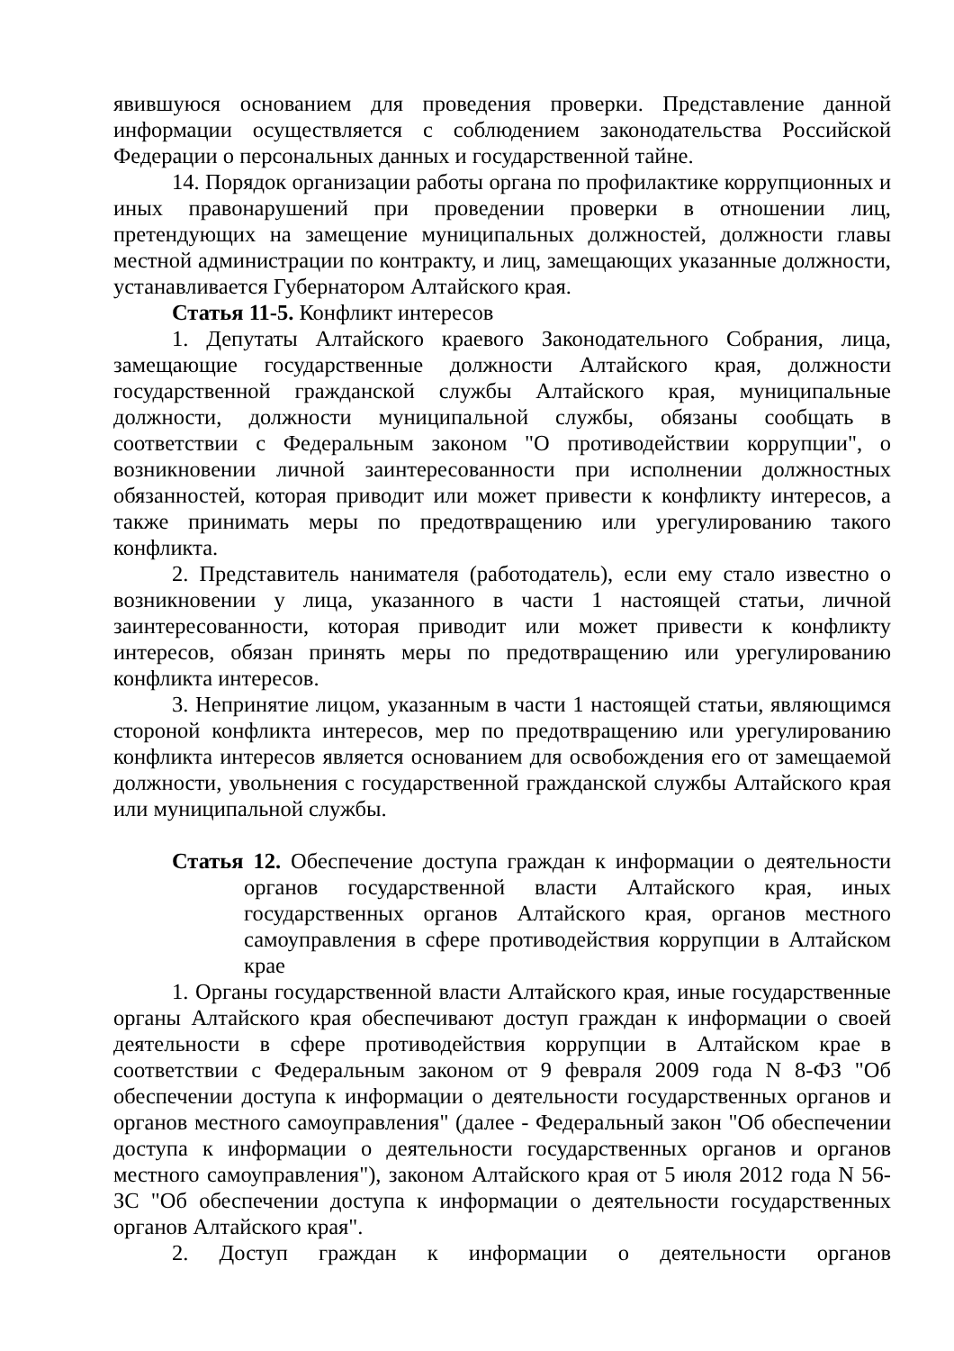явившуюся основанием для проведения проверки. Представление данной информации осуществляется с соблюдением законодательства Российской Федерации о персональных данных и государственной тайне.
14. Порядок организации работы органа по профилактике коррупционных и иных правонарушений при проведении проверки в отношении лиц, претендующих на замещение муниципальных должностей, должности главы местной администрации по контракту, и лиц, замещающих указанные должности, устанавливается Губернатором Алтайского края.
Статья 11-5. Конфликт интересов
1. Депутаты Алтайского краевого Законодательного Собрания, лица, замещающие государственные должности Алтайского края, должности государственной гражданской службы Алтайского края, муниципальные должности, должности муниципальной службы, обязаны сообщать в соответствии с Федеральным законом "О противодействии коррупции", о возникновении личной заинтересованности при исполнении должностных обязанностей, которая приводит или может привести к конфликту интересов, а также принимать меры по предотвращению или урегулированию такого конфликта.
2. Представитель нанимателя (работодатель), если ему стало известно о возникновении у лица, указанного в части 1 настоящей статьи, личной заинтересованности, которая приводит или может привести к конфликту интересов, обязан принять меры по предотвращению или урегулированию конфликта интересов.
3. Непринятие лицом, указанным в части 1 настоящей статьи, являющимся стороной конфликта интересов, мер по предотвращению или урегулированию конфликта интересов является основанием для освобождения его от замещаемой должности, увольнения с государственной гражданской службы Алтайского края или муниципальной службы.
Статья 12. Обеспечение доступа граждан к информации о деятельности органов государственной власти Алтайского края, иных государственных органов Алтайского края, органов местного самоуправления в сфере противодействия коррупции в Алтайском крае
1. Органы государственной власти Алтайского края, иные государственные органы Алтайского края обеспечивают доступ граждан к информации о своей деятельности в сфере противодействия коррупции в Алтайском крае в соответствии с Федеральным законом от 9 февраля 2009 года N 8-ФЗ "Об обеспечении доступа к информации о деятельности государственных органов и органов местного самоуправления" (далее - Федеральный закон "Об обеспечении доступа к информации о деятельности государственных органов и органов местного самоуправления"), законом Алтайского края от 5 июля 2012 года N 56-ЗС "Об обеспечении доступа к информации о деятельности государственных органов Алтайского края".
2. Доступ граждан к информации о деятельности органов